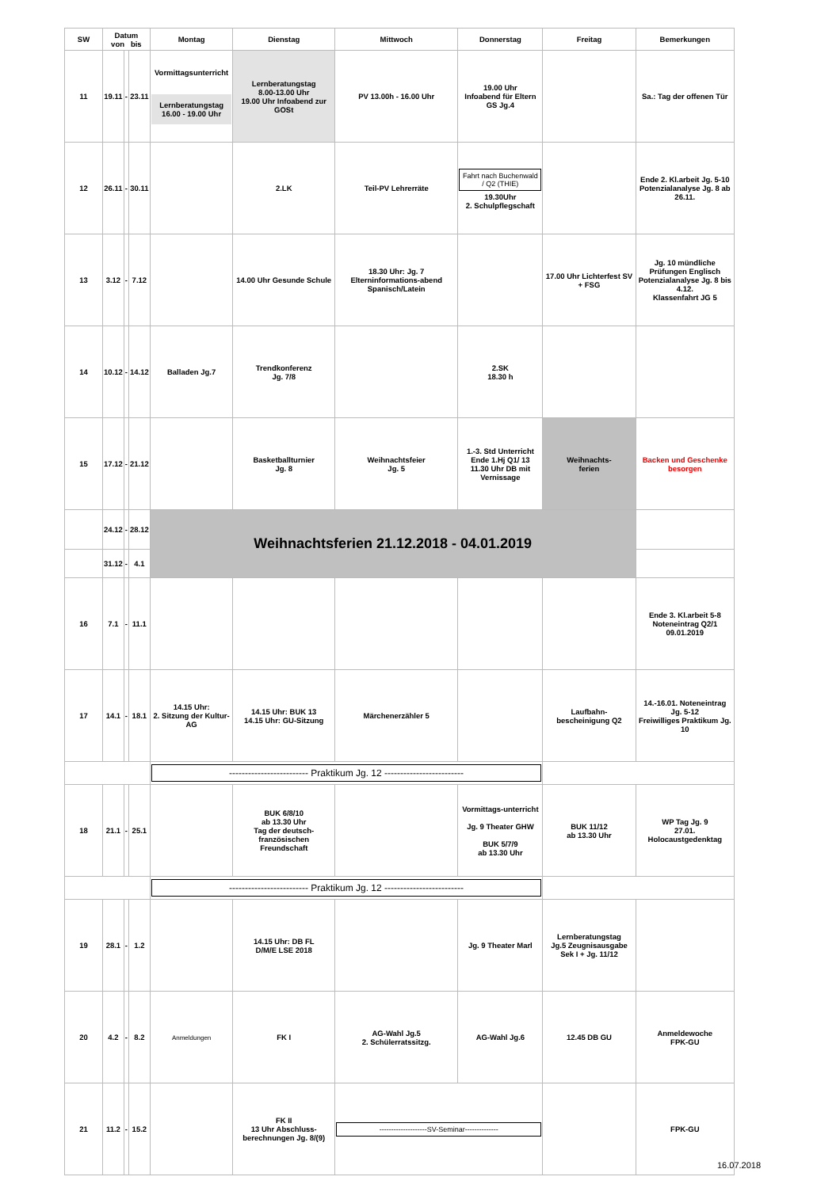| SW | Datum von bis | | | Montag | Dienstag | Mittwoch | Donnerstag | Freitag | Bemerkungen |
| --- | --- | --- | --- | --- | --- | --- | --- | --- | --- |
| 11 | 19.11 | - | 23.11 | Vormittagsunterricht Lernberatungstag 16.00 - 19.00 Uhr | Lernberatungstag 8.00-13.00 Uhr 19.00 Uhr Infoabend zur GOSt | PV 13.00h - 16.00 Uhr | 19.00 Uhr Infoabend für Eltern GS Jg.4 | | Sa.: Tag der offenen Tür |
| 12 | 26.11 | - | 30.11 | | 2.LK | Teil-PV Lehrerräte | Fahrt nach Buchenwald / Q2 (THIE) 19.30Uhr 2. Schulpflegschaft | | Ende 2. Kl.arbeit Jg. 5-10 Potenzialanalyse Jg. 8 ab 26.11. |
| 13 | 3.12 | - | 7.12 | | 14.00 Uhr Gesunde Schule | 18.30 Uhr: Jg. 7 Elterninformations-abend Spanisch/Latein | | 17.00 Uhr Lichterfest SV + FSG | Jg. 10 mündliche Prüfungen Englisch Potenzialanalyse Jg. 8 bis 4.12. Klassenfahrt JG 5 |
| 14 | 10.12 | - | 14.12 | Balladen Jg.7 | Trendkonferenz Jg. 7/8 | | 2.SK 18.30 h | | |
| 15 | 17.12 | - | 21.12 | | Basketballturnier Jg. 8 | Weihnachtsfeier Jg. 5 | 1.-3. Std Unterricht Ende 1.Hj Q1/ 13 11.30 Uhr DB mit Vernissage | Weihnachts- ferien | Backen und Geschenke besorgen |
| | 24.12 | - | 28.12 | Weihnachtsferien 21.12.2018 - 04.01.2019 | | | | | |
| | 31.12 | - | 4.1 | | | | | | |
| 16 | 7.1 | - | 11.1 | | | | | | Ende 3. Kl.arbeit 5-8 Noteneintrag Q2/1 09.01.2019 |
| 17 | 14.1 | - | 18.1 | 14.15 Uhr: 2. Sitzung der Kultur-AG | 14.15 Uhr: BUK 13 14.15 Uhr: GU-Sitzung | Märchenerzähler 5 | | Laufbahn- bescheinigung Q2 | 14.-16.01. Noteneintrag Jg. 5-12 Freiwilliges Praktikum Jg. 10 |
| | | | | ------------------------- Praktikum Jg. 12 ------------------------- | | | | | |
| 18 | 21.1 | - | 25.1 | | BUK 6/8/10 ab 13.30 Uhr Tag der deutsch-französischen Freundschaft | | Vormittags-unterricht Jg. 9 Theater GHW BUK 5/7/9 ab 13.30 Uhr | BUK 11/12 ab 13.30 Uhr | WP Tag Jg. 9 27.01. Holocaustgedenktag |
| | | | | ------------------------- Praktikum Jg. 12 ------------------------- | | | | | |
| 19 | 28.1 | - | 1.2 | | 14.15 Uhr: DB FL D/M/E LSE 2018 | | Jg. 9 Theater Marl | Lernberatungstag Jg.5 Zeugnisausgabe Sek I + Jg. 11/12 | |
| 20 | 4.2 | - | 8.2 | Anmeldungen | FK I | AG-Wahl Jg.5 2. Schülerratssitzg. | AG-Wahl Jg.6 | 12.45 DB GU | Anmeldewoche FPK-GU |
| 21 | 11.2 | - | 15.2 | | FK II 13 Uhr Abschluss-berechnungen Jg. 8/(9) | --------------------SV-Seminar-------------- | | | FPK-GU |
16.07.2018